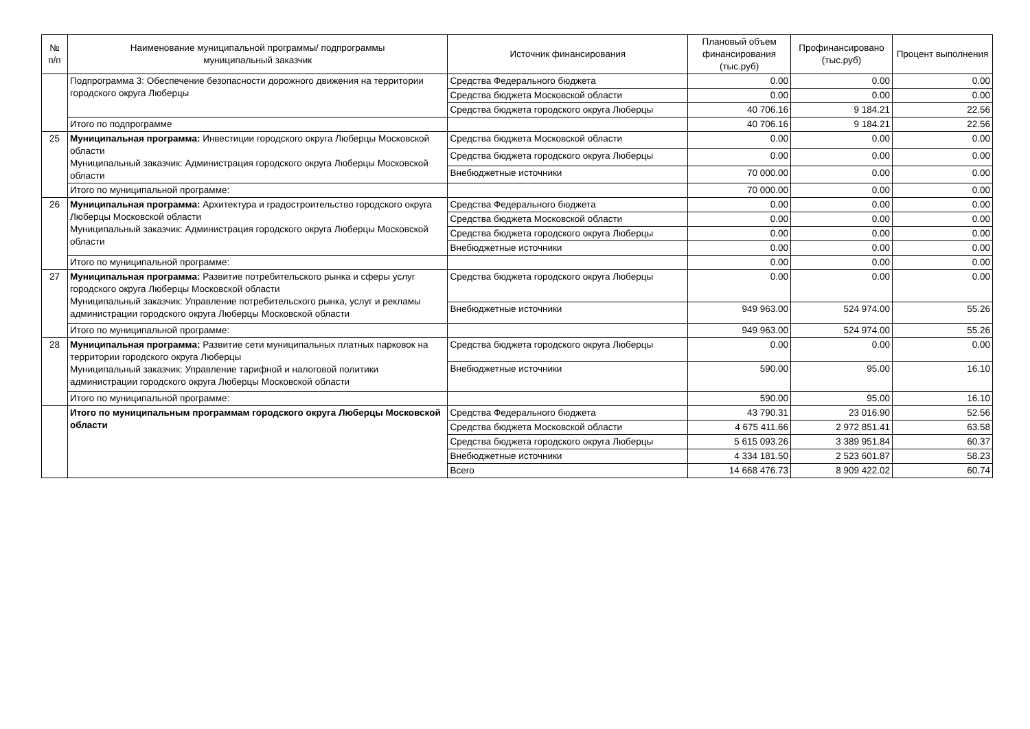| № п/п | Наименование муниципальной программы/ подпрограммы муниципальный заказчик | Источник финансирования | Плановый объем финансирования (тыс.руб) | Профинансировано (тыс.руб) | Процент выполнения |
| --- | --- | --- | --- | --- | --- |
| | Подпрограмма 3: Обеспечение безопасности дорожного движения на территории городского округа Люберцы | Средства Федерального бюджета | 0.00 | 0.00 | 0.00 |
| | | Средства бюджета Московской области | 0.00 | 0.00 | 0.00 |
| | | Средства бюджета городского округа Люберцы | 40 706.16 | 9 184.21 | 22.56 |
| | Итого по подпрограмме | | 40 706.16 | 9 184.21 | 22.56 |
| 25 | Муниципальная программа: Инвестиции городского округа Люберцы Московской области Муниципальный заказчик: Администрация городского округа Люберцы Московской области | Средства бюджета Московской области | 0.00 | 0.00 | 0.00 |
| | | Средства бюджета городского округа Люберцы | 0.00 | 0.00 | 0.00 |
| | | Внебюджетные источники | 70 000.00 | 0.00 | 0.00 |
| | Итого по муниципальной программе: | | 70 000.00 | 0.00 | 0.00 |
| 26 | Муниципальная программа: Архитектура и градостроительство городского округа Люберцы Московской области Муниципальный заказчик: Администрация городского округа Люберцы Московской области | Средства Федерального бюджета | 0.00 | 0.00 | 0.00 |
| | | Средства бюджета Московской области | 0.00 | 0.00 | 0.00 |
| | | Средства бюджета городского округа Люберцы | 0.00 | 0.00 | 0.00 |
| | | Внебюджетные источники | 0.00 | 0.00 | 0.00 |
| | Итого по муниципальной программе: | | 0.00 | 0.00 | 0.00 |
| 27 | Муниципальная программа: Развитие потребительского рынка и сферы услуг городского округа Люберцы Московской области Муниципальный заказчик: Управление потребительского рынка, услуг и рекламы администрации городского округа Люберцы Московской области | Средства бюджета городского округа Люберцы | 0.00 | 0.00 | 0.00 |
| | | Внебюджетные источники | 949 963.00 | 524 974.00 | 55.26 |
| | Итого по муниципальной программе: | | 949 963.00 | 524 974.00 | 55.26 |
| 28 | Муниципальная программа: Развитие сети муниципальных платных парковок на территории городского округа Люберцы Муниципальный заказчик: Управление тарифной и налоговой политики администрации городского округа Люберцы Московской области | Средства бюджета городского округа Люберцы | 0.00 | 0.00 | 0.00 |
| | | Внебюджетные источники | 590.00 | 95.00 | 16.10 |
| | Итого по муниципальной программе: | | 590.00 | 95.00 | 16.10 |
| | Итого по муниципальным программам городского округа Люберцы Московской области | Средства Федерального бюджета | 43 790.31 | 23 016.90 | 52.56 |
| | | Средства бюджета Московской области | 4 675 411.66 | 2 972 851.41 | 63.58 |
| | | Средства бюджета городского округа Люберцы | 5 615 093.26 | 3 389 951.84 | 60.37 |
| | | Внебюджетные источники | 4 334 181.50 | 2 523 601.87 | 58.23 |
| | | Всего | 14 668 476.73 | 8 909 422.02 | 60.74 |